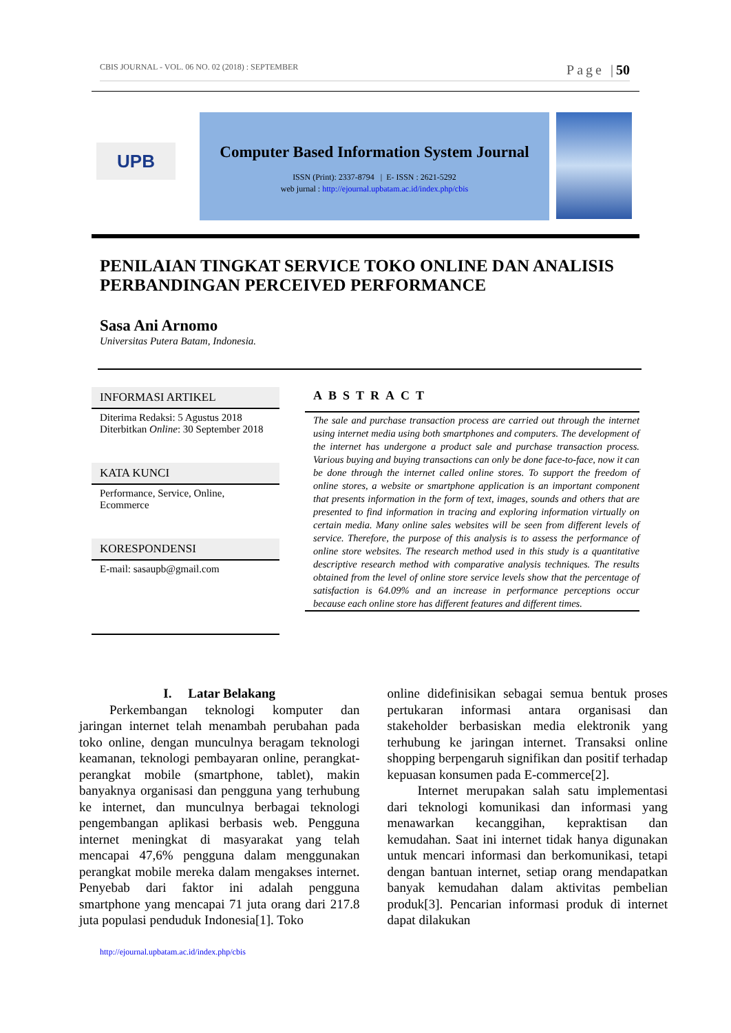CBIS JOURNAL - VOL. 06 NO. 02 (2018) : SEPTEMBER Page |50
UPB
Computer Based Information System Journal
ISSN (Print): 2337-8794 | E- ISSN : 2621-5292
web jurnal : http://ejournal.upbatam.ac.id/index.php/cbis
PENILAIAN TINGKAT SERVICE TOKO ONLINE DAN ANALISIS PERBANDINGAN PERCEIVED PERFORMANCE
Sasa Ani Arnomo
Universitas Putera Batam, Indonesia.
INFORMASI ARTIKEL
Diterima Redaksi: 5 Agustus 2018
Diterbitkan Online: 30 September 2018
KATA KUNCI
Performance, Service, Online, Ecommerce
KORESPONDENSI
E-mail: sasaupb@gmail.com
ABSTRACT
The sale and purchase transaction process are carried out through the internet using internet media using both smartphones and computers. The development of the internet has undergone a product sale and purchase transaction process. Various buying and buying transactions can only be done face-to-face, now it can be done through the internet called online stores. To support the freedom of online stores, a website or smartphone application is an important component that presents information in the form of text, images, sounds and others that are presented to find information in tracing and exploring information virtually on certain media. Many online sales websites will be seen from different levels of service. Therefore, the purpose of this analysis is to assess the performance of online store websites. The research method used in this study is a quantitative descriptive research method with comparative analysis techniques. The results obtained from the level of online store service levels show that the percentage of satisfaction is 64.09% and an increase in performance perceptions occur because each online store has different features and different times.
I. Latar Belakang
Perkembangan teknologi komputer dan jaringan internet telah menambah perubahan pada toko online, dengan munculnya beragam teknologi keamanan, teknologi pembayaran online, perangkat-perangkat mobile (smartphone, tablet), makin banyaknya organisasi dan pengguna yang terhubung ke internet, dan munculnya berbagai teknologi pengembangan aplikasi berbasis web. Pengguna internet meningkat di masyarakat yang telah mencapai 47,6% pengguna dalam menggunakan perangkat mobile mereka dalam mengakses internet. Penyebab dari faktor ini adalah pengguna smartphone yang mencapai 71 juta orang dari 217.8 juta populasi penduduk Indonesia[1]. Toko
online didefinisikan sebagai semua bentuk proses pertukaran informasi antara organisasi dan stakeholder berbasiskan media elektronik yang terhubung ke jaringan internet. Transaksi online shopping berpengaruh signifikan dan positif terhadap kepuasan konsumen pada E-commerce[2].
Internet merupakan salah satu implementasi dari teknologi komunikasi dan informasi yang menawarkan kecanggihan, kepraktisan dan kemudahan. Saat ini internet tidak hanya digunakan untuk mencari informasi dan berkomunikasi, tetapi dengan bantuan internet, setiap orang mendapatkan banyak kemudahan dalam aktivitas pembelian produk[3]. Pencarian informasi produk di internet dapat dilakukan
http://ejournal.upbatam.ac.id/index.php/cbis